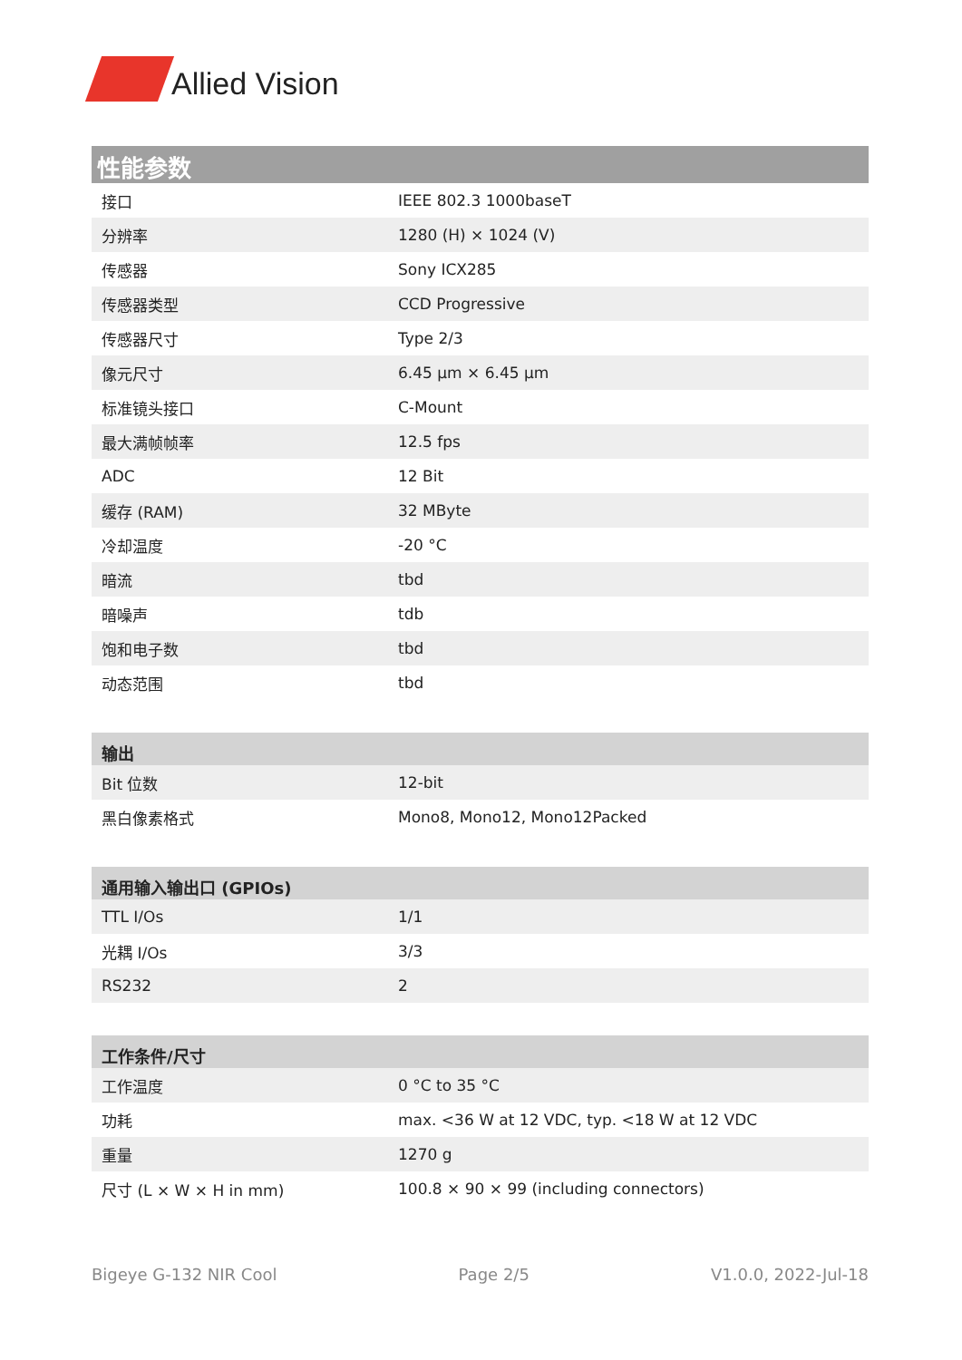Allied Vision
| 性能参数 | |
| --- | --- |
| 接口 | IEEE 802.3 1000baseT |
| 分辨率 | 1280 (H) × 1024 (V) |
| 传感器 | Sony ICX285 |
| 传感器类型 | CCD Progressive |
| 传感器尺寸 | Type 2/3 |
| 像元尺寸 | 6.45 µm × 6.45 µm |
| 标准镜头接口 | C-Mount |
| 最大满帧帧率 | 12.5 fps |
| ADC | 12 Bit |
| 缓存 (RAM) | 32 MByte |
| 冷却温度 | -20 °C |
| 暗流 | tbd |
| 暗噪声 | tdb |
| 饱和电子数 | tbd |
| 动态范围 | tbd |
| 输出 | |
| --- | --- |
| Bit 位数 | 12-bit |
| 黑白像素格式 | Mono8, Mono12, Mono12Packed |
| 通用输入输出口 (GPIOs) | |
| --- | --- |
| TTL I/Os | 1/1 |
| 光耦 I/Os | 3/3 |
| RS232 | 2 |
| 工作条件/尺寸 | |
| --- | --- |
| 工作温度 | 0 °C to 35 °C |
| 功耗 | max. <36 W at 12 VDC, typ. <18 W at 12 VDC |
| 重量 | 1270 g |
| 尺寸 (L × W × H in mm) | 100.8 × 90 × 99 (including connectors) |
Bigeye G-132 NIR Cool Page 2/5 V1.0.0, 2022-Jul-18